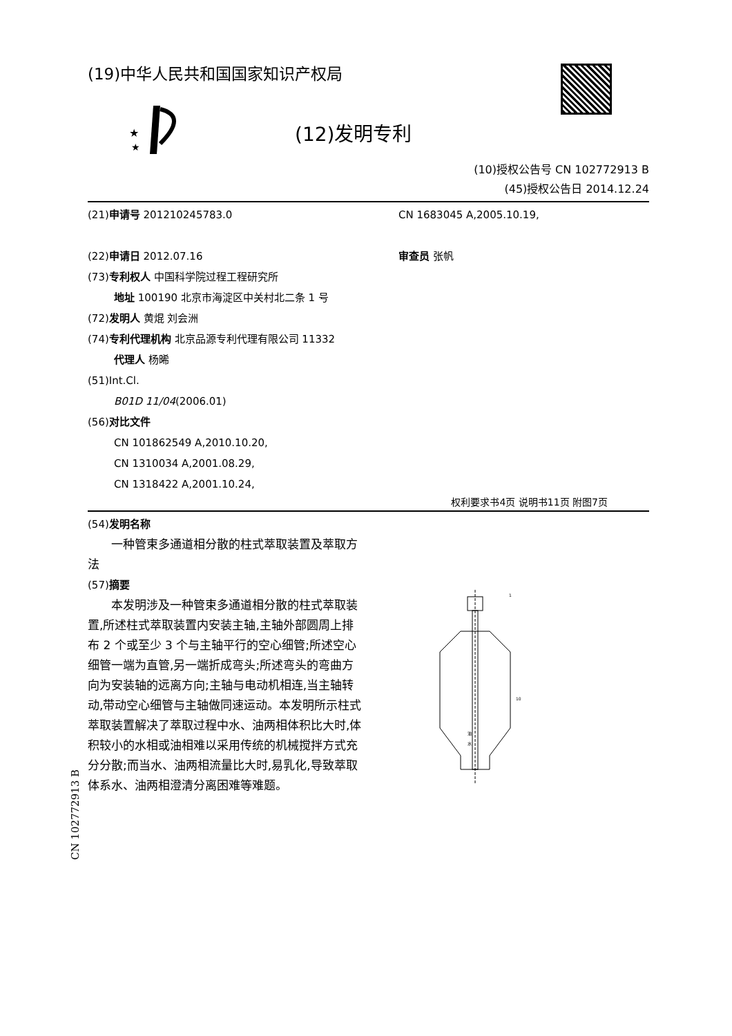(19)中华人民共和国国家知识产权局
★
★
(12)发明专利
(10)授权公告号 CN 102772913 B
(45)授权公告日 2014.12.24
(21)申请号 201210245783.0
(22)申请日 2012.07.16
(73)专利权人 中国科学院过程工程研究所
地址 100190 北京市海淀区中关村北二条 1 号
(72)发明人 黄焜 刘会洲
(74)专利代理机构 北京品源专利代理有限公司 11332
代理人 杨晞
(51)Int.Cl.
B01D 11/04(2006.01)
(56)对比文件
CN 101862549 A,2010.10.20,
CN 1310034 A,2001.08.29,
CN 1318422 A,2001.10.24,
CN 1683045 A,2005.10.19,
审查员 张帆
权利要求书4页 说明书11页 附图7页
(54)发明名称
一种管束多通道相分散的柱式萃取装置及萃取方法
(57)摘要
本发明涉及一种管束多通道相分散的柱式萃取装置,所述柱式萃取装置内安装主轴,主轴外部圆周上排布 2 个或至少 3 个与主轴平行的空心细管;所述空心细管一端为直管,另一端折成弯头;所述弯头的弯曲方向为安装轴的远离方向;主轴与电动机相连,当主轴转动,带动空心细管与主轴做同速运动。本发明所示柱式萃取装置解决了萃取过程中水、油两相体积比大时,体积较小的水相或油相难以采用传统的机械搅拌方式充分分散;而当水、油两相流量比大时,易乳化,导致萃取体系水、油两相澄清分离困难等难题。
油
水
1
10
CN 102772913 B